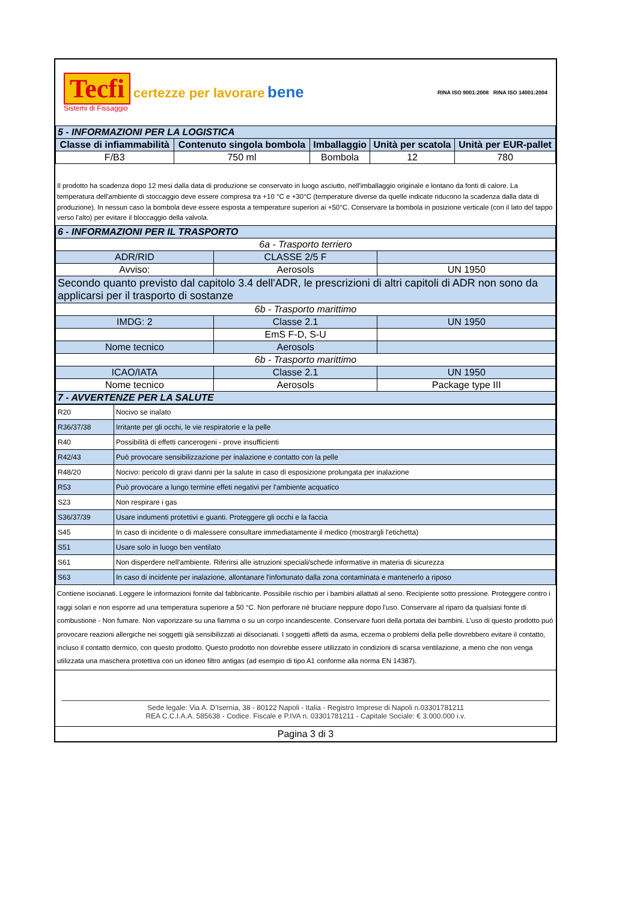Tecfi certezze per lavorare bene
Sistemi di Fissaggio
RINA ISO 9001:2008 RINA ISO 14001:2004
| 5 - INFORMAZIONI PER LA LOGISTICA | | | | |
| Classe di infiammabilità | Contenuto singola bombola | Imballaggio | Unità per scatola | Unità per EUR-pallet |
| F/B3 | 750 ml | Bombola | 12 | 780 |
Il prodotto ha scadenza dopo 12 mesi dalla data di produzione se conservato in luogo asciutto, nell'imballaggio originale e lontano da fonti di calore. La temperatura dell'ambiente di stoccaggio deve essere compresa tra +10 °C e +30°C (temperature diverse da quelle indicate riducono la scadenza dalla data di produzione). In nessun caso la bombola deve essere esposta a temperature superiori ai +50°C. Conservare la bombola in posizione verticale (con il lato del tappo verso l'alto) per evitare il bloccaggio della valvola.
| 6 - INFORMAZIONI PER IL TRASPORTO | | |
| 6a - Trasporto terriero | | |
| ADR/RID | CLASSE 2/5 F | |
| Avviso: | Aerosols | UN 1950 |
| Secondo quanto previsto dal capitolo 3.4 dell'ADR, le prescrizioni di altri capitoli di ADR non sono da applicarsi per il trasporto di sostanze | | |
| 6b - Trasporto marittimo | | |
| IMDG: 2 | Classe 2.1 | UN 1950 |
| | EmS F-D, S-U | |
| Nome tecnico | Aerosols | |
| 6b - Trasporto marittimo | | |
| ICAO/IATA | Classe 2.1 | UN 1950 |
| Nome tecnico | Aerosols | Package type III |
| 7 - AVVERTENZE PER LA SALUTE | | |
| R20 | Nocivo se inalato |
| R36/37/38 | Irritante per gli occhi, le vie respiratorie e la pelle |
| R40 | Possibilità di effetti cancerogeni - prove insufficienti |
| R42/43 | Può provocare sensibilizzazione per inalazione e contatto con la pelle |
| R48/20 | Nocivo: pericolo di gravi danni per la salute in caso di esposizione prolungata per inalazione |
| R53 | Può provocare a lungo termine effeti negativi per l'ambiente acquatico |
| S23 | Non respirare i gas |
| S36/37/39 | Usare indumenti protettivi e guanti. Proteggere gli occhi e la faccia |
| S45 | In caso di incidente o di malessere consultare immediatamente il medico (mostrargli l'etichetta) |
| S51 | Usare solo in luogo ben ventilato |
| S61 | Non disperdere nell'ambiente. Riferirsi alle istruzioni speciali/schede informative in materia di sicurezza |
| S63 | In caso di incidente per inalazione, allontanare l'infortunato dalla zona contaminata e mantenerlo a riposo |
Contiene isocianati. Leggere le informazioni fornite dal fabbricante. Possibile rischio per i bambini allattati al seno. Recipiente sotto pressione. Proteggere contro i raggi solari e non esporre ad una temperatura superiore a 50 °C. Non perforare né bruciare neppure dopo l'uso. Conservare al riparo da qualsiasi fonte di combustione - Non fumare. Non vaporizzare su una fiamma o su un corpo incandescente. Conservare fuori della portata dei bambini. L’uso di questo prodotto può provocare reazioni allergiche nei soggetti già sensibilizzati ai diisocianati. I soggetti affetti da asma, eczema o problemi della pelle dovrebbero evitare il contatto, incluso il contatto dermico, con questo prodotto. Questo prodotto non dovrebbe essere utilizzato in condizioni di scarsa ventilazione, a meno che non venga utilizzata una maschera protettiva con un idoneo filtro antigas (ad esempio di tipo A1 conforme alla norma EN 14387).
Sede legale: Via A. D'Isernia, 38 - 80122 Napoli - Italia - Registro Imprese di Napoli n.03301781211
REA C.C.I.A.A. 585638 - Codice. Fiscale e P.IVA n. 03301781211 - Capitale Sociale: € 3.000.000 i.v.
Pagina 3 di 3